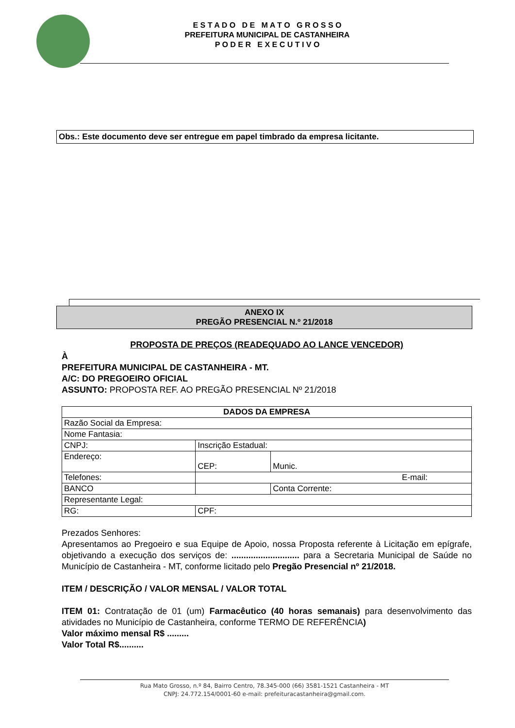E S T A D O D E M A T O G R O S S O
PREFEITURA MUNICIPAL DE CASTANHEIRA
P O D E R E X E C U T I V O
Obs.: Este documento deve ser entregue em papel timbrado da empresa licitante.
ANEXO IX
PREGÃO PRESENCIAL N.º 21/2018
PROPOSTA DE PREÇOS (READEQUADO AO LANCE VENCEDOR)
À
PREFEITURA MUNICIPAL DE CASTANHEIRA - MT.
A/C: DO PREGOEIRO OFICIAL
ASSUNTO: PROPOSTA REF. AO PREGÃO PRESENCIAL Nº 21/2018
| DADOS DA EMPRESA | | | |
| Razão Social da Empresa: | | | |
| Nome Fantasia: | | | |
| CNPJ: | | Inscrição Estadual: | |
| Endereço: | | CEP: | Munic. |
| Telefones: | | E-mail: | |
| BANCO | | | Conta Corrente: |
| Representante Legal: | | | |
| RG: | | CPF: | |
Prezados Senhores:
Apresentamos ao Pregoeiro e sua Equipe de Apoio, nossa Proposta referente à Licitação em epígrafe, objetivando a execução dos serviços de: ............................ para a Secretaria Municipal de Saúde no Município de Castanheira - MT, conforme licitado pelo Pregão Presencial nº 21/2018.
ITEM / DESCRIÇÃO / VALOR MENSAL / VALOR TOTAL
ITEM 01: Contratação de 01 (um) Farmacêutico (40 horas semanais) para desenvolvimento das atividades no Município de Castanheira, conforme TERMO DE REFERÊNCIA)
Valor máximo mensal R$ .........
Valor Total R$..........
Rua Mato Grosso, n.º 84, Bairro Centro, 78.345-000 (66) 3581-1521 Castanheira - MT
CNPJ: 24.772.154/0001-60 e-mail: prefeituracastanheira@gmail.com.